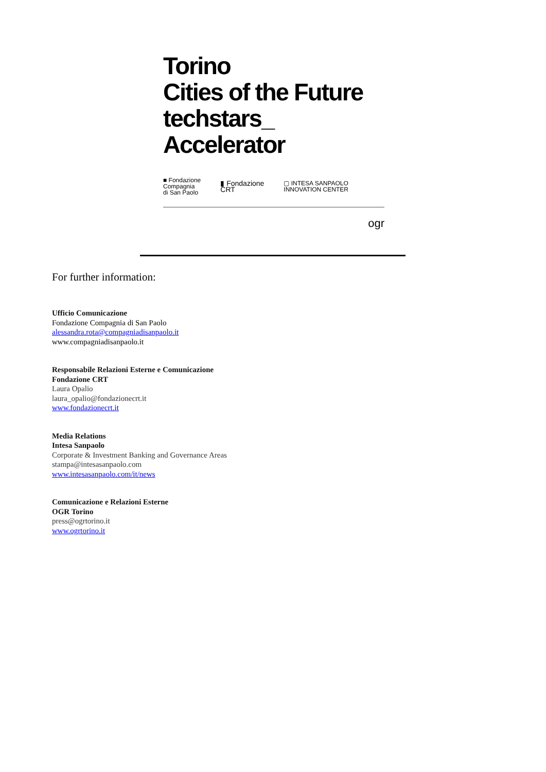Torino
Cities of the Future
techstars_
Accelerator
■ Fondazione
Compagnia
di San Paolo
▮ Fondazione
CRT
▢ INTESA SANPAOLO
INNOVATION CENTER
ogr
For further information:
Ufficio Comunicazione
Fondazione Compagnia di San Paolo
alessandra.rota@compagniadisanpaolo.it
www.compagniadisanpaolo.it
Responsabile Relazioni Esterne e Comunicazione
Fondazione CRT
Laura Opalio
laura_opalio@fondazionecrt.it
www.fondazionecrt.it
Media Relations
Intesa Sanpaolo
Corporate & Investment Banking and Governance Areas
stampa@intesasanpaolo.com
www.intesasanpaolo.com/it/news
Comunicazione e Relazioni Esterne
OGR Torino
press@ogrtorino.it
www.ogrtorino.it